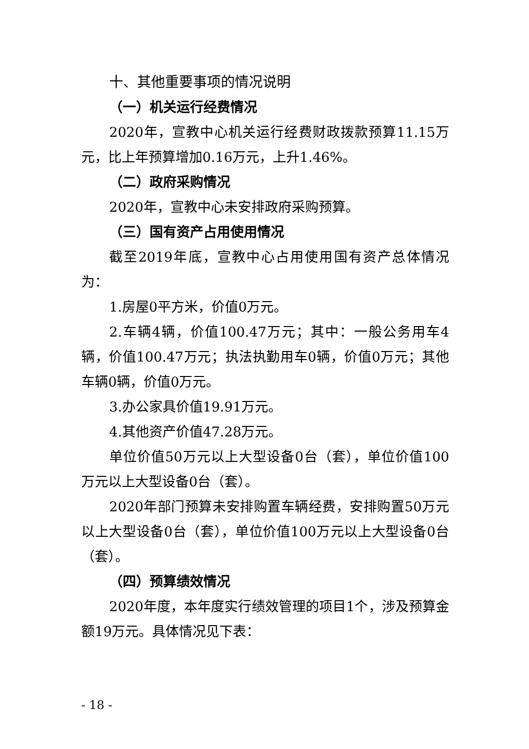十、其他重要事项的情况说明
（一）机关运行经费情况
2020年，宣教中心机关运行经费财政拨款预算11.15万元，比上年预算增加0.16万元，上升1.46%。
（二）政府采购情况
2020年，宣教中心未安排政府采购预算。
（三）国有资产占用使用情况
截至2019年底，宣教中心占用使用国有资产总体情况为：
1.房屋0平方米，价值0万元。
2.车辆4辆，价值100.47万元；其中：一般公务用车4辆，价值100.47万元；执法执勤用车0辆，价值0万元；其他车辆0辆，价值0万元。
3.办公家具价值19.91万元。
4.其他资产价值47.28万元。
单位价值50万元以上大型设备0台（套），单位价值100万元以上大型设备0台（套）。
2020年部门预算未安排购置车辆经费，安排购置50万元以上大型设备0台（套），单位价值100万元以上大型设备0台（套）。
（四）预算绩效情况
2020年度，本年度实行绩效管理的项目1个，涉及预算金额19万元。具体情况见下表：
- 18 -